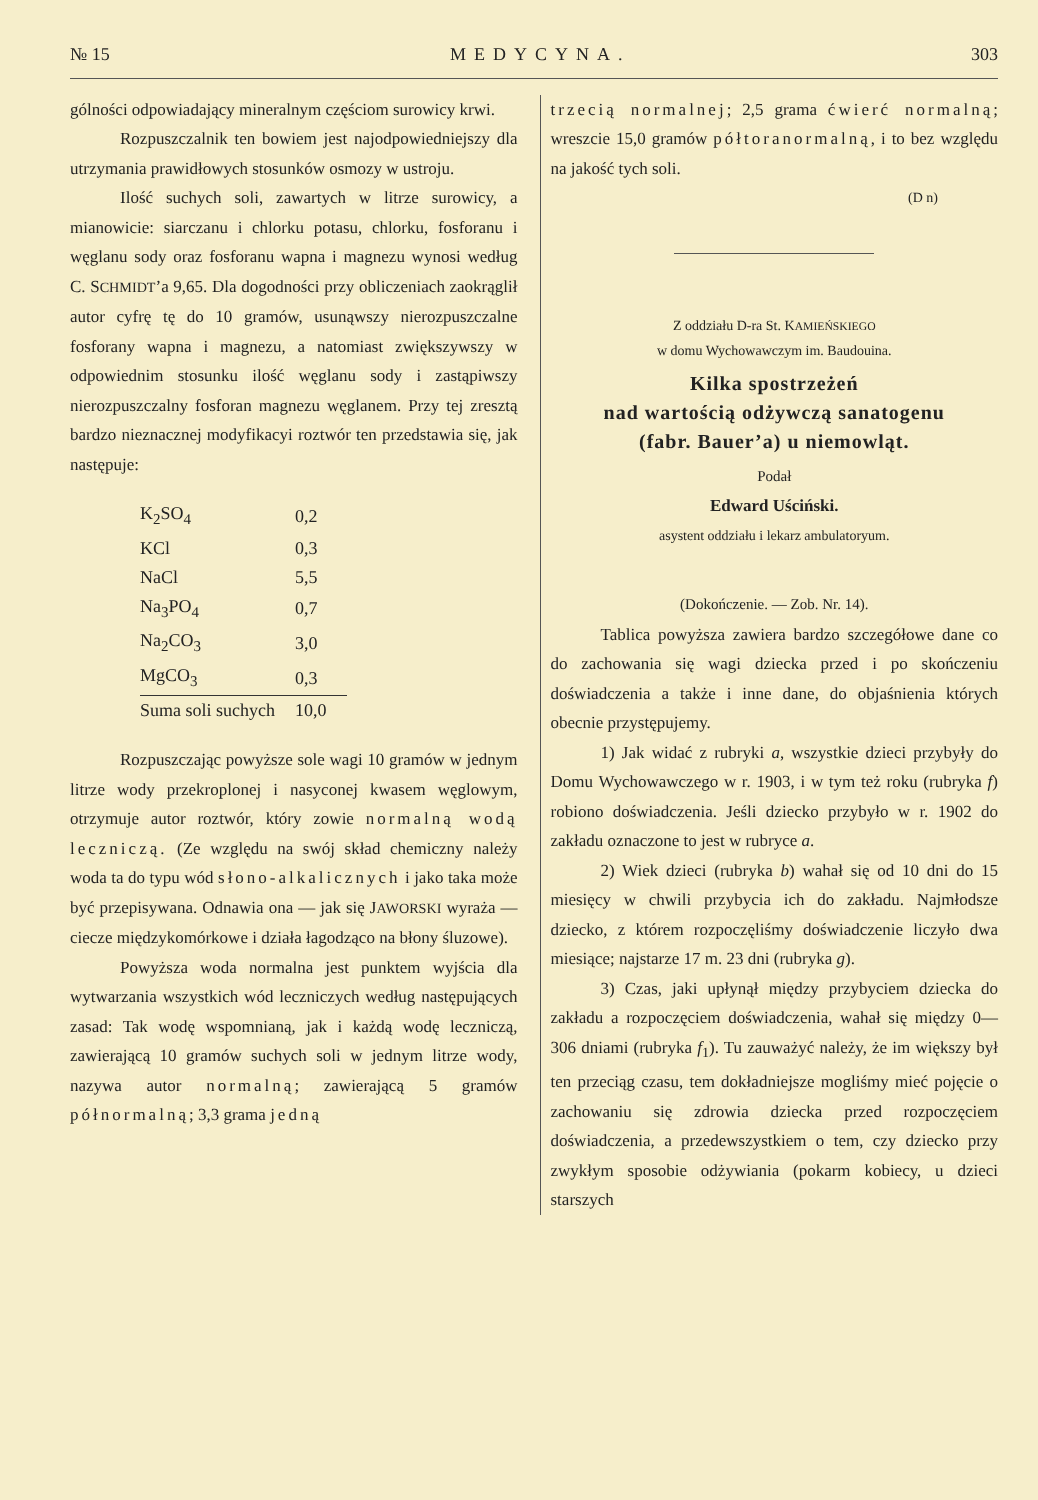№ 15 MEDYCYNA. 303
gólności odpowiadający mineralnym częściom surowicy krwi.
Rozpuszczalnik ten bowiem jest najodpowiedniejszy dla utrzymania prawidłowych stosunków osmozy w ustroju.
Ilość suchych soli, zawartych w litrze surowicy, a mianowicie: siarczanu i chlorku potasu, chlorku, fosforanu i węglanu sody oraz fosforanu wapna i magnezu wynosi według C. SCHMIDT’a 9,65. Dla dogodności przy obliczeniach zaokrąglił autor cyfrę tę do 10 gramów, usunąwszy nierozpuszczalne fosforany wapna i magnezu, a natomiast zwiększywszy w odpowiednim stosunku ilość węglanu sody i zastąpiwszy nierozpuszczalny fosforan magnezu węglanem. Przy tej zresztą bardzo nieznacznej modyfikacyi roztwór ten przedstawia się, jak następuje:
| K<sub>2</sub>SO<sub>4</sub> | 0,2 |
| KCl | 0,3 |
| NaCl | 5,5 |
| Na<sub>3</sub>PO<sub>4</sub> | 0,7 |
| Na<sub>2</sub>CO<sub>3</sub> | 3,0 |
| MgCO<sub>3</sub> | 0,3 |
| Suma soli suchych | 10,0 |
Rozpuszczając powyższe sole wagi 10 gramów w jednym litrze wody przekroplonej i nasyconej kwasem węglowym, otrzymuje autor roztwór, który zowie normalną wodą leczniczą. (Ze względu na swój skład chemiczny należy woda ta do typu wód słono-alkalicznych i jako taka może być przepisywana. Odnawia ona — jak się JAWORSKI wyraża — ciecze międzykomórkowe i działa łagodząco na błony śluzowe).
Powyższa woda normalna jest punktem wyjścia dla wytwarzania wszystkich wód leczniczych według następujących zasad: Tak wodę wspomnianą, jak i każdą wodę leczniczą, zawierającą 10 gramów suchych soli w jednym litrze wody, nazywa autor normalną; zawierającą 5 gramów półnormalną; 3,3 grama jedną
trzecią normalnej; 2,5 grama ćwierć normalną; wreszcie 15,0 gramów półtoranormalną, i to bez względu na jakość tych soli.
(D n)
Z oddziału D-ra St. KAMIEŃSKIEGO
w domu Wychowawczym im. Baudouina.
Kilka spostrzeżeń
nad wartością odżywczą sanatogenu
(fabr. Bauer’a) u niemowląt.
Podał
Edward Uściński.
asystent oddziału i lekarz ambulatoryum.
(Dokończenie. — Zob. Nr. 14).
Tablica powyższa zawiera bardzo szczegółowe dane co do zachowania się wagi dziecka przed i po skończeniu doświadczenia a także i inne dane, do objaśnienia których obecnie przystępujemy.
1) Jak widać z rubryki a, wszystkie dzieci przybyły do Domu Wychowawczego w r. 1903, i w tym też roku (rubryka f) robiono doświadczenia. Jeśli dziecko przybyło w r. 1902 do zakładu oznaczone to jest w rubryce a.
2) Wiek dzieci (rubryka b) wahał się od 10 dni do 15 miesięcy w chwili przybycia ich do zakładu. Najmłodsze dziecko, z którem rozpoczęliśmy doświadczenie liczyło dwa miesiące; najstarze 17 m. 23 dni (rubryka g).
3) Czas, jaki upłynął między przybyciem dziecka do zakładu a rozpoczęciem doświadczenia, wahał się między 0—306 dniami (rubryka f<sub>1</sub>). Tu zauważyć należy, że im większy był ten przeciąg czasu, tem dokładniejsze mogliśmy mieć pojęcie o zachowaniu się zdrowia dziecka przed rozpoczęciem doświadczenia, a przedewszystkiem o tem, czy dziecko przy zwykłym sposobie odżywiania (pokarm kobiecy, u dzieci starszych